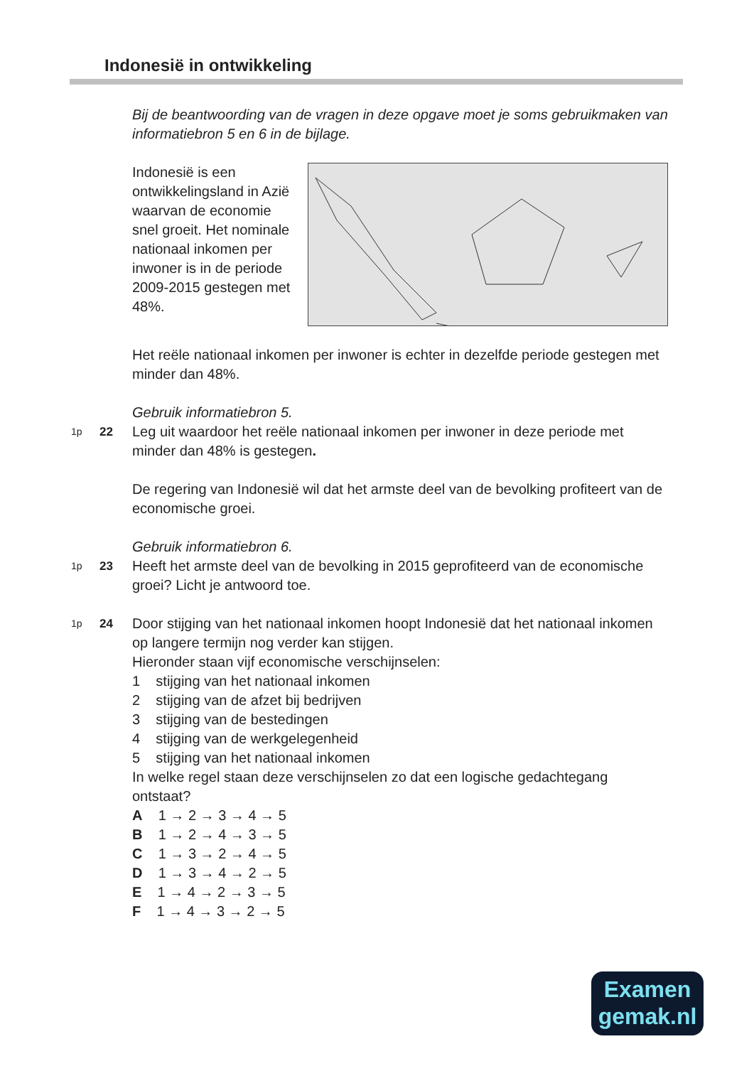Indonesië in ontwikkeling
Bij de beantwoording van de vragen in deze opgave moet je soms gebruikmaken van informatiebron 5 en 6 in de bijlage.
Indonesië is een ontwikkelingsland in Azië waarvan de economie snel groeit. Het nominale nationaal inkomen per inwoner is in de periode 2009-2015 gestegen met 48%.
Het reële nationaal inkomen per inwoner is echter in dezelfde periode gestegen met minder dan 48%.
Gebruik informatiebron 5.
1p
22
Leg uit waardoor het reële nationaal inkomen per inwoner in deze periode met minder dan 48% is gestegen.
De regering van Indonesië wil dat het armste deel van de bevolking profiteert van de economische groei.
Gebruik informatiebron 6.
1p
23
Heeft het armste deel van de bevolking in 2015 geprofiteerd van de economische groei? Licht je antwoord toe.
1p
24
Door stijging van het nationaal inkomen hoopt Indonesië dat het nationaal inkomen op langere termijn nog verder kan stijgen.
Hieronder staan vijf economische verschijnselen:
1 stijging van het nationaal inkomen
2 stijging van de afzet bij bedrijven
3 stijging van de bestedingen
4 stijging van de werkgelegenheid
5 stijging van het nationaal inkomen
In welke regel staan deze verschijnselen zo dat een logische gedachtegang ontstaat?
A 1 → 2 → 3 → 4 → 5
B 1 → 2 → 4 → 3 → 5
C 1 → 3 → 2 → 4 → 5
D 1 → 3 → 4 → 2 → 5
E 1 → 4 → 2 → 3 → 5
F 1 → 4 → 3 → 2 → 5
Examen
gemak.nl